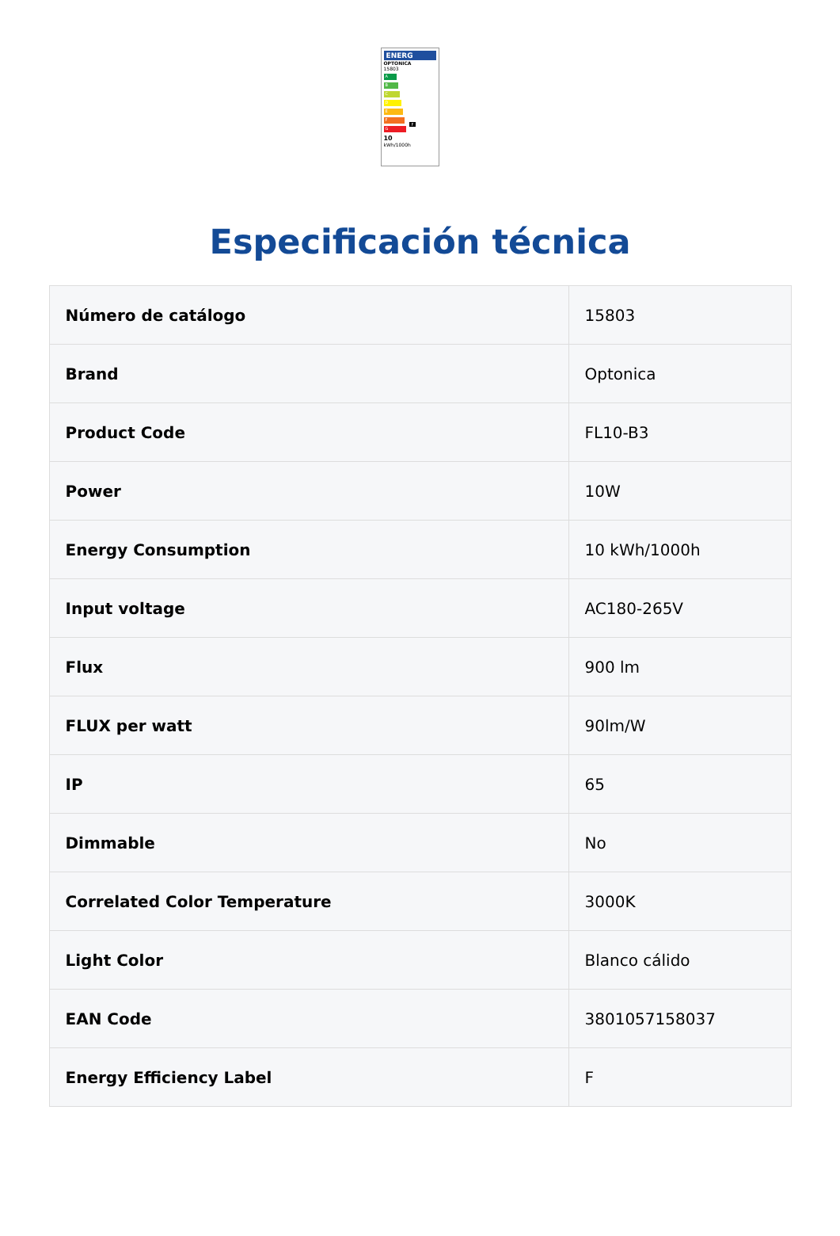ENERG
OPTONICA
15803
A
B
C
D
E
F F
G
10
kWh/1000h
Especificación técnica
| Número de catálogo | 15803 |
| Brand | Optonica |
| Product Code | FL10-B3 |
| Power | 10W |
| Energy Consumption | 10 kWh/1000h |
| Input voltage | AC180-265V |
| Flux | 900 lm |
| FLUX per watt | 90lm/W |
| IP | 65 |
| Dimmable | No |
| Correlated Color Temperature | 3000K |
| Light Color | Blanco cálido |
| EAN Code | 3801057158037 |
| Energy Efficiency Label | F |